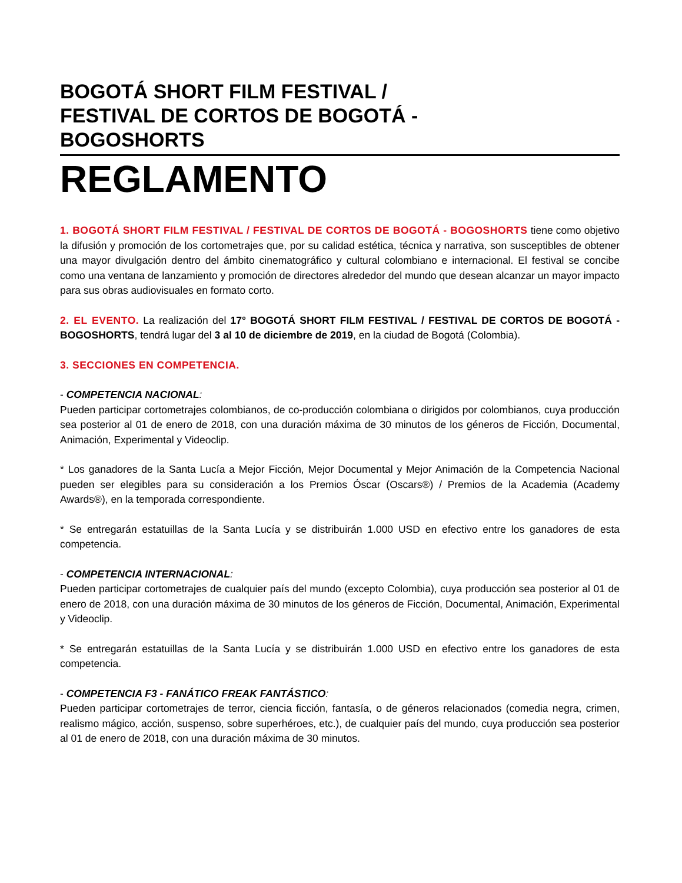BOGOTÁ SHORT FILM FESTIVAL /
FESTIVAL DE CORTOS DE BOGOTÁ -
BOGOSHORTS
REGLAMENTO
1. BOGOTÁ SHORT FILM FESTIVAL / FESTIVAL DE CORTOS DE BOGOTÁ - BOGOSHORTS tiene como objetivo la difusión y promoción de los cortometrajes que, por su calidad estética, técnica y narrativa, son susceptibles de obtener una mayor divulgación dentro del ámbito cinematográfico y cultural colombiano e internacional. El festival se concibe como una ventana de lanzamiento y promoción de directores alrededor del mundo que desean alcanzar un mayor impacto para sus obras audiovisuales en formato corto.
2. EL EVENTO. La realización del 17° BOGOTÁ SHORT FILM FESTIVAL / FESTIVAL DE CORTOS DE BOGOTÁ - BOGOSHORTS, tendrá lugar del 3 al 10 de diciembre de 2019, en la ciudad de Bogotá (Colombia).
3. SECCIONES EN COMPETENCIA.
- COMPETENCIA NACIONAL:
Pueden participar cortometrajes colombianos, de co-producción colombiana o dirigidos por colombianos, cuya producción sea posterior al 01 de enero de 2018, con una duración máxima de 30 minutos de los géneros de Ficción, Documental, Animación, Experimental y Videoclip.
* Los ganadores de la Santa Lucía a Mejor Ficción, Mejor Documental y Mejor Animación de la Competencia Nacional pueden ser elegibles para su consideración a los Premios Óscar (Oscars®) / Premios de la Academia (Academy Awards®), en la temporada correspondiente.
* Se entregarán estatuillas de la Santa Lucía y se distribuirán 1.000 USD en efectivo entre los ganadores de esta competencia.
- COMPETENCIA INTERNACIONAL:
Pueden participar cortometrajes de cualquier país del mundo (excepto Colombia), cuya producción sea posterior al 01 de enero de 2018, con una duración máxima de 30 minutos de los géneros de Ficción, Documental, Animación, Experimental y Videoclip.
* Se entregarán estatuillas de la Santa Lucía y se distribuirán 1.000 USD en efectivo entre los ganadores de esta competencia.
- COMPETENCIA F3 - FANÁTICO FREAK FANTÁSTICO:
Pueden participar cortometrajes de terror, ciencia ficción, fantasía, o de géneros relacionados (comedia negra, crimen, realismo mágico, acción, suspenso, sobre superhéroes, etc.), de cualquier país del mundo, cuya producción sea posterior al 01 de enero de 2018, con una duración máxima de 30 minutos.